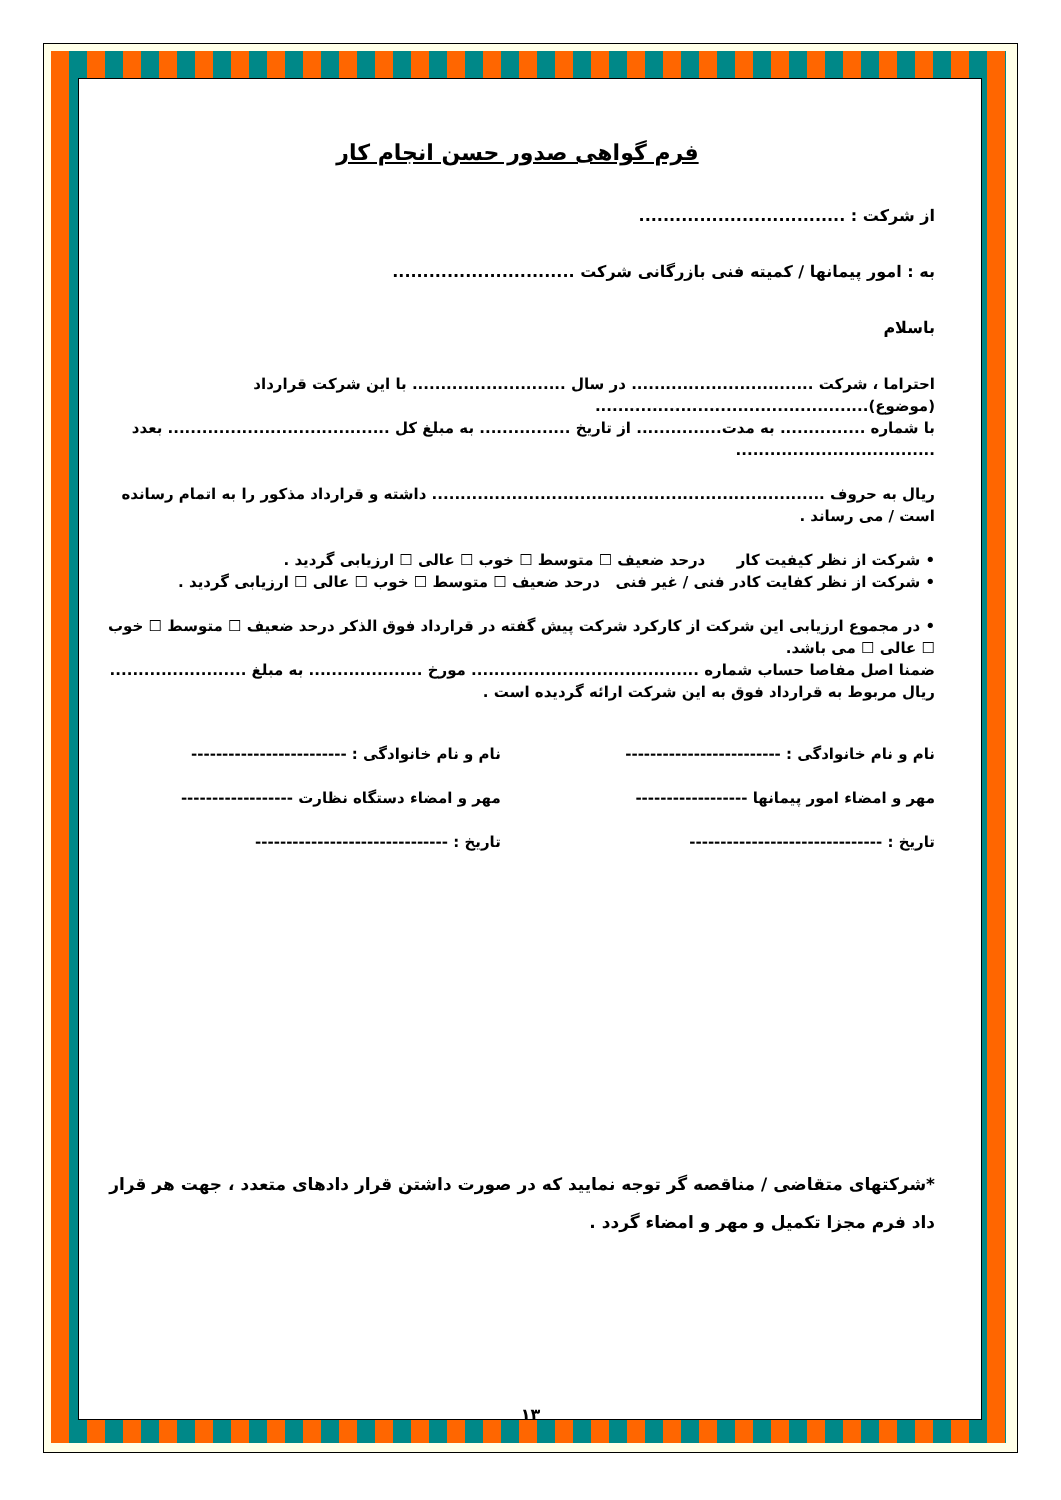فرم گواهی صدور حسن انجام کار
از شرکت : ..................................
به : امور پیمانها / کمیته فنی بازرگانی شرکت ..............................
باسلام
احتراما ، شرکت ................................ در سال ........................... با این شرکت قرارداد (موضوع)................................................
با شماره ............... به مدت............... از تاریخ ................ به مبلغ کل ....................................... بعدد ...................................
ریال به حروف ..................................................................... داشته و قرارداد مذکور را به اتمام رسانده است / می رساند .
• شرکت از نظر کیفیت کار درحد ضعیف ☐ متوسط ☐ خوب ☐ عالی ☐ ارزیابی گردید .
• شرکت از نظر کفایت کادر فنی / غیر فنی درحد ضعیف ☐ متوسط ☐ خوب ☐ عالی ☐ ارزیابی گردید .
• در مجموع ارزیابی این شرکت از کارکرد شرکت پیش گفته در قرارداد فوق الذکر درحد ضعیف ☐ متوسط ☐ خوب ☐ عالی ☐ می باشد.
ضمنا اصل مفاصا حساب شماره ........................................ مورخ .................... به مبلغ ........................ ریال مربوط به قرارداد فوق به این شرکت ارائه گردیده است .
نام و نام خانوادگی : -------------------------
مهر و امضاء امور پیمانها ------------------
تاریخ : -------------------------------
نام و نام خانوادگی : -------------------------
مهر و امضاء دستگاه نظارت ------------------
تاریخ : -------------------------------
*شرکتهای متقاضی / مناقصه گر توجه نمایید که در صورت داشتن قرار دادهای متعدد ، جهت هر قرار داد فرم مجزا تکمیل و مهر و امضاء گردد .
۱۳